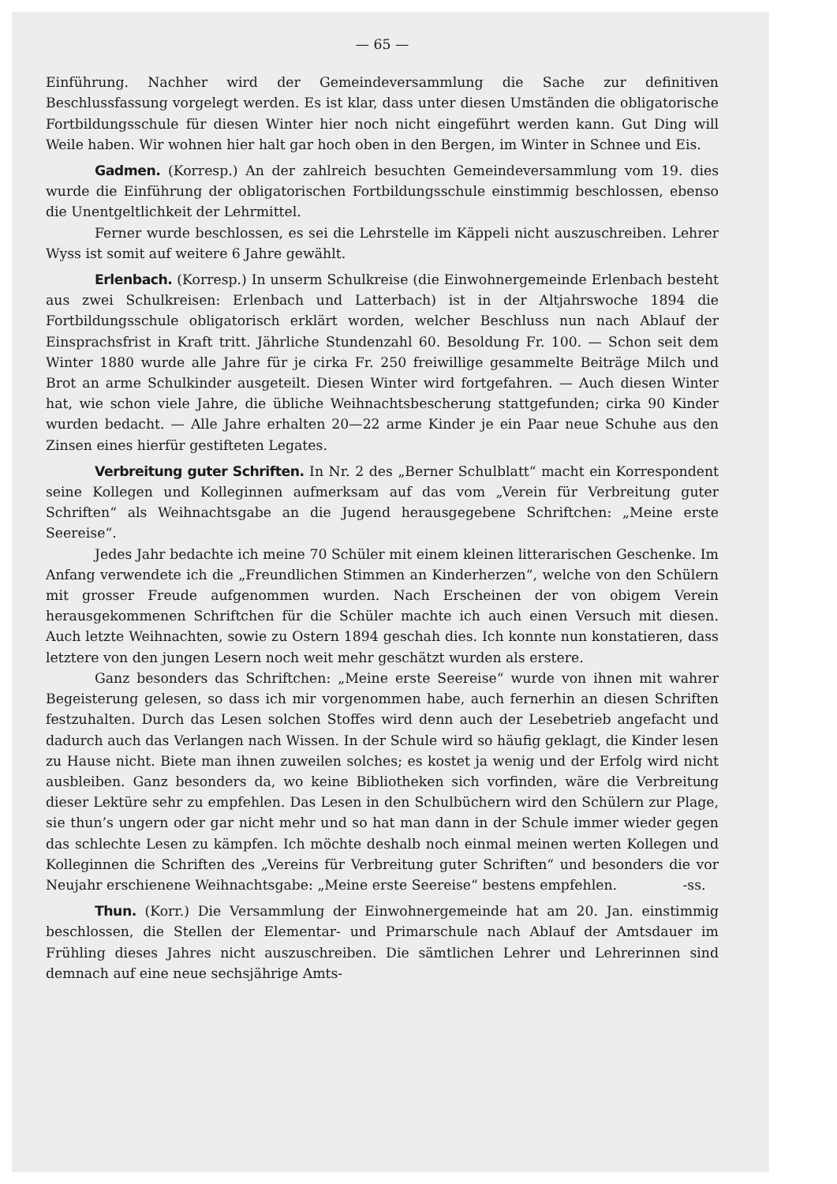— 65 —
Einführung. Nachher wird der Gemeindeversammlung die Sache zur definitiven Beschlussfassung vorgelegt werden. Es ist klar, dass unter diesen Umständen die obligatorische Fortbildungsschule für diesen Winter hier noch nicht eingeführt werden kann. Gut Ding will Weile haben. Wir wohnen hier halt gar hoch oben in den Bergen, im Winter in Schnee und Eis.
Gadmen. (Korresp.) An der zahlreich besuchten Gemeindeversammlung vom 19. dies wurde die Einführung der obligatorischen Fortbildungsschule einstimmig beschlossen, ebenso die Unentgeltlichkeit der Lehrmittel.
Ferner wurde beschlossen, es sei die Lehrstelle im Käppeli nicht auszuschreiben. Lehrer Wyss ist somit auf weitere 6 Jahre gewählt.
Erlenbach. (Korresp.) In unserm Schulkreise (die Einwohnergemeinde Erlenbach besteht aus zwei Schulkreisen: Erlenbach und Latterbach) ist in der Altjahrswoche 1894 die Fortbildungsschule obligatorisch erklärt worden, welcher Beschluss nun nach Ablauf der Einsprachsfrist in Kraft tritt. Jährliche Stundenzahl 60. Besoldung Fr. 100. — Schon seit dem Winter 1880 wurde alle Jahre für je cirka Fr. 250 freiwillige gesammelte Beiträge Milch und Brot an arme Schulkinder ausgeteilt. Diesen Winter wird fortgefahren. — Auch diesen Winter hat, wie schon viele Jahre, die übliche Weihnachtsbescherung stattgefunden; cirka 90 Kinder wurden bedacht. — Alle Jahre erhalten 20—22 arme Kinder je ein Paar neue Schuhe aus den Zinsen eines hierfür gestifteten Legates.
Verbreitung guter Schriften. In Nr. 2 des „Berner Schulblatt“ macht ein Korrespondent seine Kollegen und Kolleginnen aufmerksam auf das vom „Verein für Verbreitung guter Schriften“ als Weihnachtsgabe an die Jugend herausgegebene Schriftchen: „Meine erste Seereise“.
Jedes Jahr bedachte ich meine 70 Schüler mit einem kleinen litterarischen Geschenke. Im Anfang verwendete ich die „Freundlichen Stimmen an Kinderherzen“, welche von den Schülern mit grosser Freude aufgenommen wurden. Nach Erscheinen der von obigem Verein herausgekommenen Schriftchen für die Schüler machte ich auch einen Versuch mit diesen. Auch letzte Weihnachten, sowie zu Ostern 1894 geschah dies. Ich konnte nun konstatieren, dass letztere von den jungen Lesern noch weit mehr geschätzt wurden als erstere.
Ganz besonders das Schriftchen: „Meine erste Seereise“ wurde von ihnen mit wahrer Begeisterung gelesen, so dass ich mir vorgenommen habe, auch fernerhin an diesen Schriften festzuhalten. Durch das Lesen solchen Stoffes wird denn auch der Lesebetrieb angefacht und dadurch auch das Verlangen nach Wissen. In der Schule wird so häufig geklagt, die Kinder lesen zu Hause nicht. Biete man ihnen zuweilen solches; es kostet ja wenig und der Erfolg wird nicht ausbleiben. Ganz besonders da, wo keine Bibliotheken sich vorfinden, wäre die Verbreitung dieser Lektüre sehr zu empfehlen. Das Lesen in den Schulbüchern wird den Schülern zur Plage, sie thun’s ungern oder gar nicht mehr und so hat man dann in der Schule immer wieder gegen das schlechte Lesen zu kämpfen. Ich möchte deshalb noch einmal meinen werten Kollegen und Kolleginnen die Schriften des „Vereins für Verbreitung guter Schriften“ und besonders die vor Neujahr erschienene Weihnachtsgabe: „Meine erste Seereise“ bestens empfehlen. -ss.
Thun. (Korr.) Die Versammlung der Einwohnergemeinde hat am 20. Jan. einstimmig beschlossen, die Stellen der Elementar- und Primarschule nach Ablauf der Amtsdauer im Frühling dieses Jahres nicht auszuschreiben. Die sämtlichen Lehrer und Lehrerinnen sind demnach auf eine neue sechsjährige Amts-